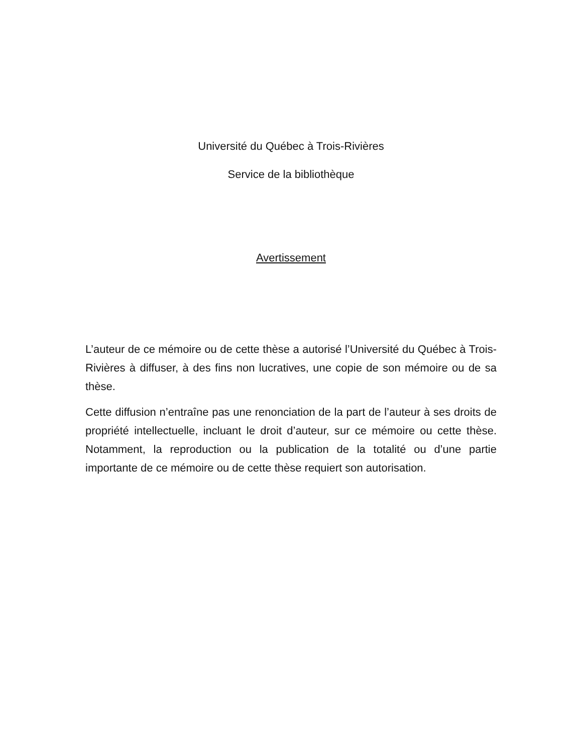Université du Québec à Trois-Rivières
Service de la bibliothèque
Avertissement
L’auteur de ce mémoire ou de cette thèse a autorisé l’Université du Québec à Trois-Rivières à diffuser, à des fins non lucratives, une copie de son mémoire ou de sa thèse.
Cette diffusion n’entraîne pas une renonciation de la part de l’auteur à ses droits de propriété intellectuelle, incluant le droit d’auteur, sur ce mémoire ou cette thèse. Notamment, la reproduction ou la publication de la totalité ou d’une partie importante de ce mémoire ou de cette thèse requiert son autorisation.